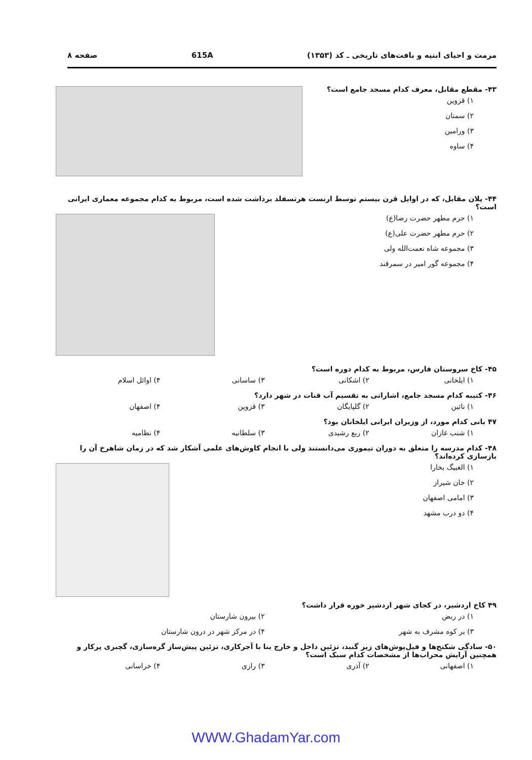مرمت و احیای ابنیه و بافت‌های تاریخی ـ کد (۱۳۵۳) 615A صفحه ۸
۴۳- مقطع مقابل، معرف کدام مسجد جامع است؟
۱) قزوین
۲) سمنان
۳) ورامین
۴) ساوه
۴۴- پلان مقابل، که در اوایل قرن بیستم توسط ارنست هرتسفلد برداشت شده است، مربوط به کدام مجموعه معماری ایرانی است؟
۱) حرم مطهر حضرت رضا(ع)
۲) حرم مطهر حضرت علی(ع)
۳) مجموعه شاه نعمت‌الله ولی
۴) مجموعه گور امیر در سمرقند
۴۵- کاخ سروستان فارس، مربوط به کدام دوره است؟
۱) ایلخانی ۲) اشکانی ۳) ساسانی ۴) اوائل اسلام
۴۶- کتیبه کدام مسجد جامع، اشاراتی به تقسیم آب قنات در شهر دارد؟
۱) نائین ۲) گلپایگان ۳) قزوین ۴) اصفهان
۴۷ بانی کدام مورد، از وزیران ایرانی ایلخانان بود؟
۱) شنب غازان ۲) ربع رشیدی ۳) سلطانیه ۴) نظامیه
۴۸- کدام مدرسه را متعلق به دوران تیموری می‌دانستند ولی با انجام کاوش‌های علمی آشکار شد که در زمان شاهرخ آن را بازسازی کرده‌اند؟
۱) الغبیگ بخارا
۲) خان شیراز
۳) امامی اصفهان
۴) دو درب مشهد
۴۹ کاخ اردشیر، در کجای شهر اردشیر خوره قرار داشت؟
۱) در ربض ۲) بیرون شارستان
۳) بر کوه مشرف به شهر ۴) در مرکز شهر در درون شارستان
۵۰- سادگی شکنج‌ها و فیل‌پوش‌های زیر گنبد، تزئین داخل و خارج بنا با آجرکاری، تزئین پیش‌ساز گره‌سازی، گچبری پرکار و همچنین آرایش محراب‌ها از مشخصات کدام سبک است؟
۱) اصفهانی ۲) آذری ۳) رازی ۴) خراسانی
WWW.GhadamYar.com